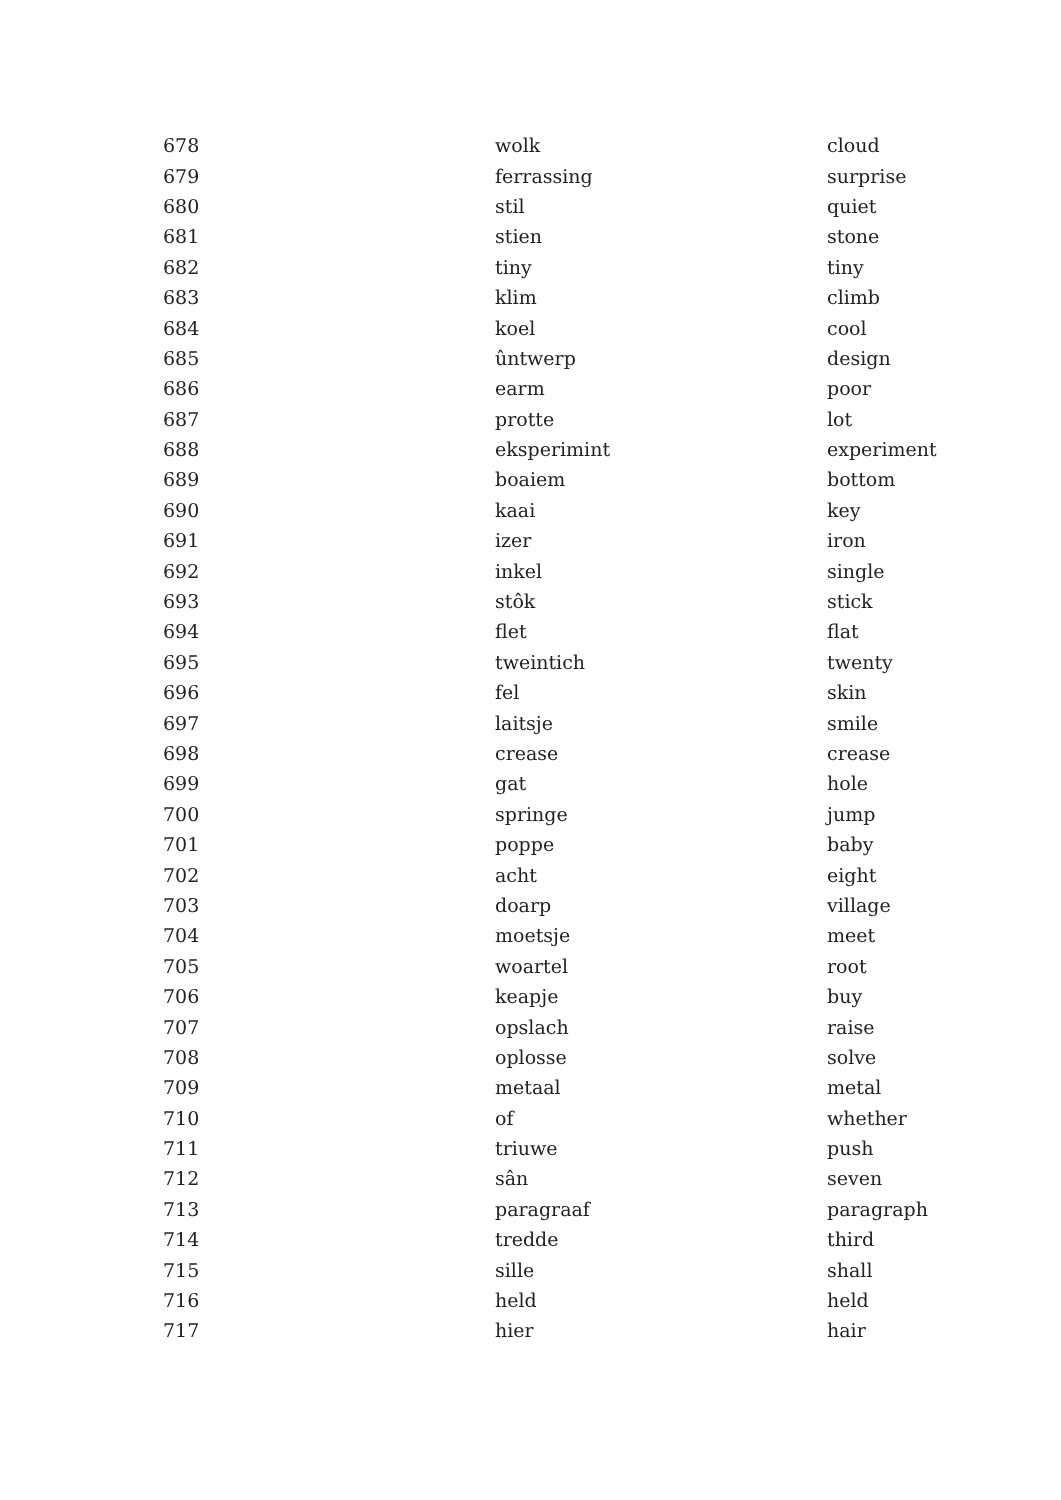| 678 | wolk | cloud |
| 679 | ferrassing | surprise |
| 680 | stil | quiet |
| 681 | stien | stone |
| 682 | tiny | tiny |
| 683 | klim | climb |
| 684 | koel | cool |
| 685 | ûntwerp | design |
| 686 | earm | poor |
| 687 | protte | lot |
| 688 | eksperimint | experiment |
| 689 | boaiem | bottom |
| 690 | kaai | key |
| 691 | izer | iron |
| 692 | inkel | single |
| 693 | stôk | stick |
| 694 | flet | flat |
| 695 | tweintich | twenty |
| 696 | fel | skin |
| 697 | laitsje | smile |
| 698 | crease | crease |
| 699 | gat | hole |
| 700 | springe | jump |
| 701 | poppe | baby |
| 702 | acht | eight |
| 703 | doarp | village |
| 704 | moetsje | meet |
| 705 | woartel | root |
| 706 | keapje | buy |
| 707 | opslach | raise |
| 708 | oplosse | solve |
| 709 | metaal | metal |
| 710 | of | whether |
| 711 | triuwe | push |
| 712 | sân | seven |
| 713 | paragraaf | paragraph |
| 714 | tredde | third |
| 715 | sille | shall |
| 716 | held | held |
| 717 | hier | hair |